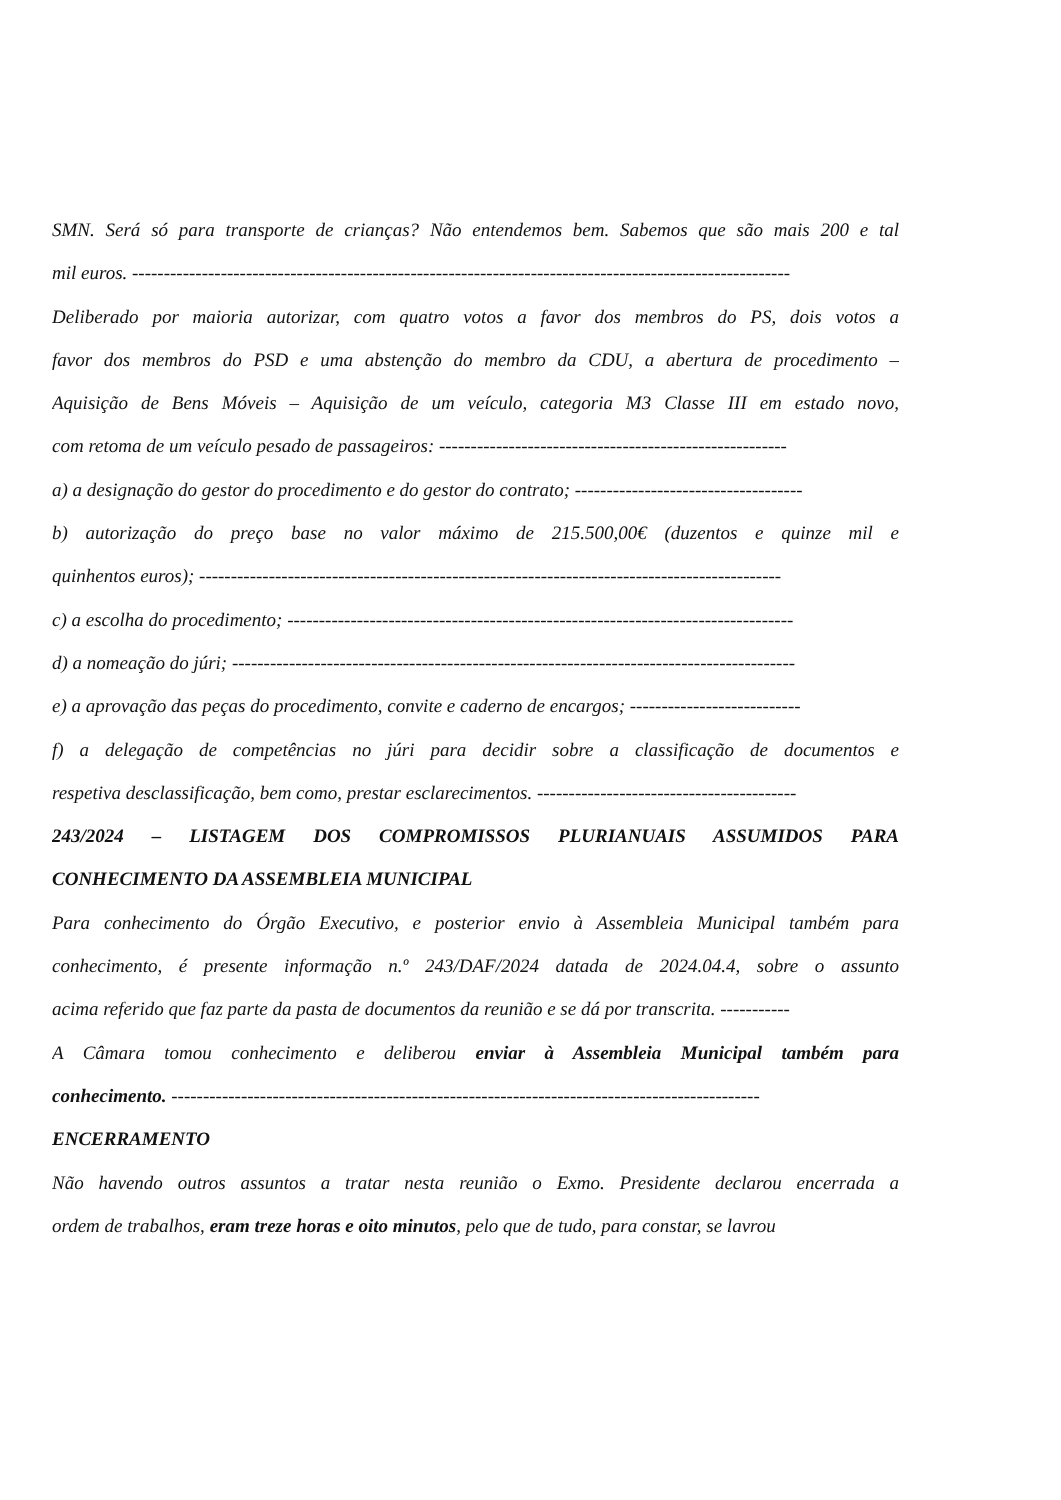SMN. Será só para transporte de crianças? Não entendemos bem. Sabemos que são mais 200 e tal
mil euros. --------------------------------------------------------------------------------------------------------
Deliberado por maioria autorizar, com quatro votos a favor dos membros do PS, dois votos a
favor dos membros do PSD e uma abstenção do membro da CDU, a abertura de procedimento –
Aquisição de Bens Móveis – Aquisição de um veículo, categoria M3 Classe III em estado novo,
com retoma de um veículo pesado de passageiros: -------------------------------------------------------
a) a designação do gestor do procedimento e do gestor do contrato; ------------------------------------
b) autorização do preço base no valor máximo de 215.500,00€ (duzentos e quinze mil e
quinhentos euros); --------------------------------------------------------------------------------------------
c) a escolha do procedimento; --------------------------------------------------------------------------------
d) a nomeação do júri; -----------------------------------------------------------------------------------------
e) a aprovação das peças do procedimento, convite e caderno de encargos; ---------------------------
f) a delegação de competências no júri para decidir sobre a classificação de documentos e
respetiva desclassificação, bem como, prestar esclarecimentos. -----------------------------------------
243/2024 – LISTAGEM DOS COMPROMISSOS PLURIANUAIS ASSUMIDOS PARA
CONHECIMENTO DA ASSEMBLEIA MUNICIPAL
Para conhecimento do Órgão Executivo, e posterior envio à Assembleia Municipal também para
conhecimento, é presente informação n.º 243/DAF/2024 datada de 2024.04.4, sobre o assunto
acima referido que faz parte da pasta de documentos da reunião e se dá por transcrita. -----------
A Câmara tomou conhecimento e deliberou enviar à Assembleia Municipal também para
conhecimento. ---------------------------------------------------------------------------------------------
ENCERRAMENTO
Não havendo outros assuntos a tratar nesta reunião o Exmo. Presidente declarou encerrada a
ordem de trabalhos, eram treze horas e oito minutos, pelo que de tudo, para constar, se lavrou